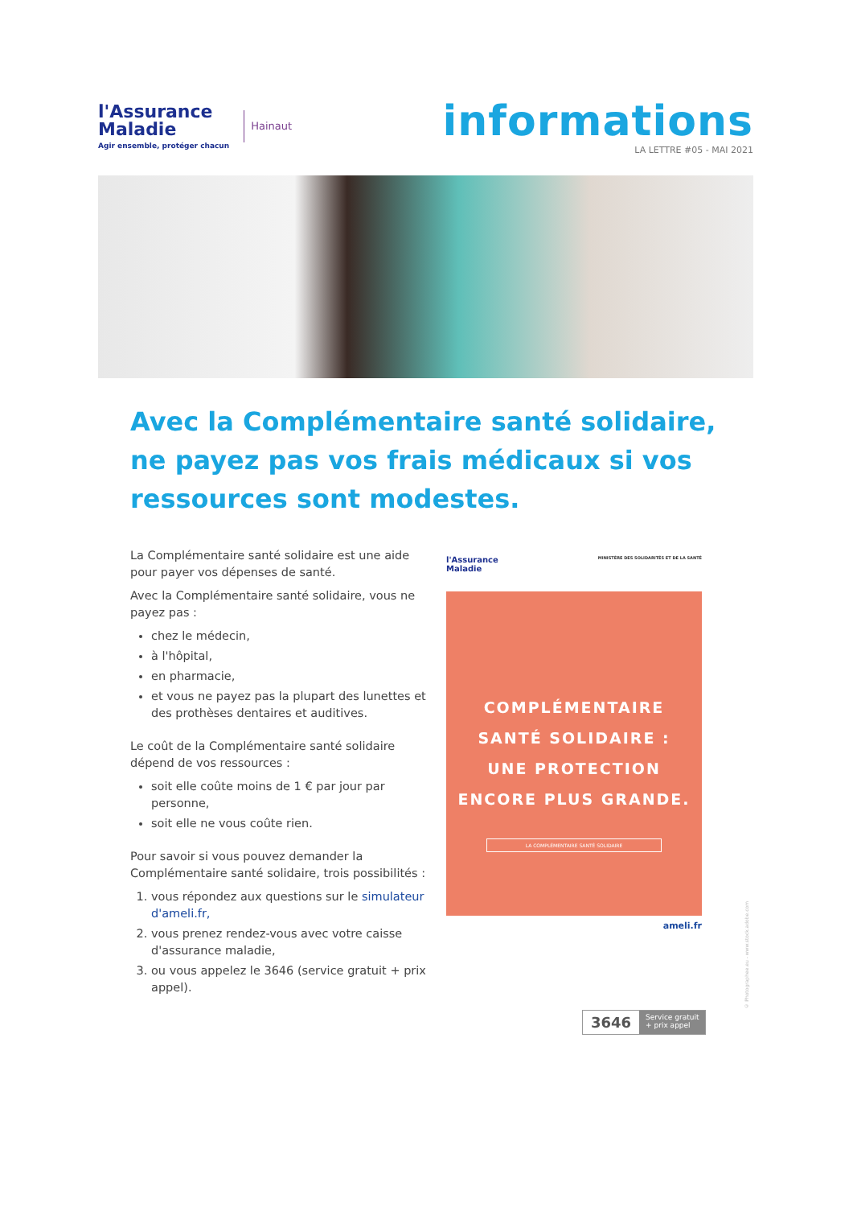l'Assurance
Maladie
Agir ensemble, protéger chacun
Hainaut
informations
LA LETTRE #05 - MAI 2021
Avec la Complémentaire santé solidaire, ne payez pas vos frais médicaux si vos ressources sont modestes.
La Complémentaire santé solidaire est une aide pour payer vos dépenses de santé.
Avec la Complémentaire santé solidaire, vous ne payez pas :
chez le médecin,
à l'hôpital,
en pharmacie,
et vous ne payez pas la plupart des lunettes et des prothèses dentaires et auditives.
Le coût de la Complémentaire santé solidaire dépend de vos ressources :
soit elle coûte moins de 1 € par jour par personne,
soit elle ne vous coûte rien.
Pour savoir si vous pouvez demander la Complémentaire santé solidaire, trois possibilités :
1. vous répondez aux questions sur le simulateur d'ameli.fr,
2. vous prenez rendez-vous avec votre caisse d'assurance maladie,
3. ou vous appelez le 3646 (service gratuit + prix appel).
l'Assurance
Maladie MINISTÈRE DES SOLIDARITÉS ET DE LA SANTÉ
COMPLÉMENTAIRE
SANTÉ SOLIDAIRE :
UNE PROTECTION
ENCORE PLUS GRANDE.
LA COMPLÉMENTAIRE SANTÉ SOLIDAIRE
ameli.fr
3646 Service gratuit
+ prix appel
© Photographee.eu - www.stock.adobe.com